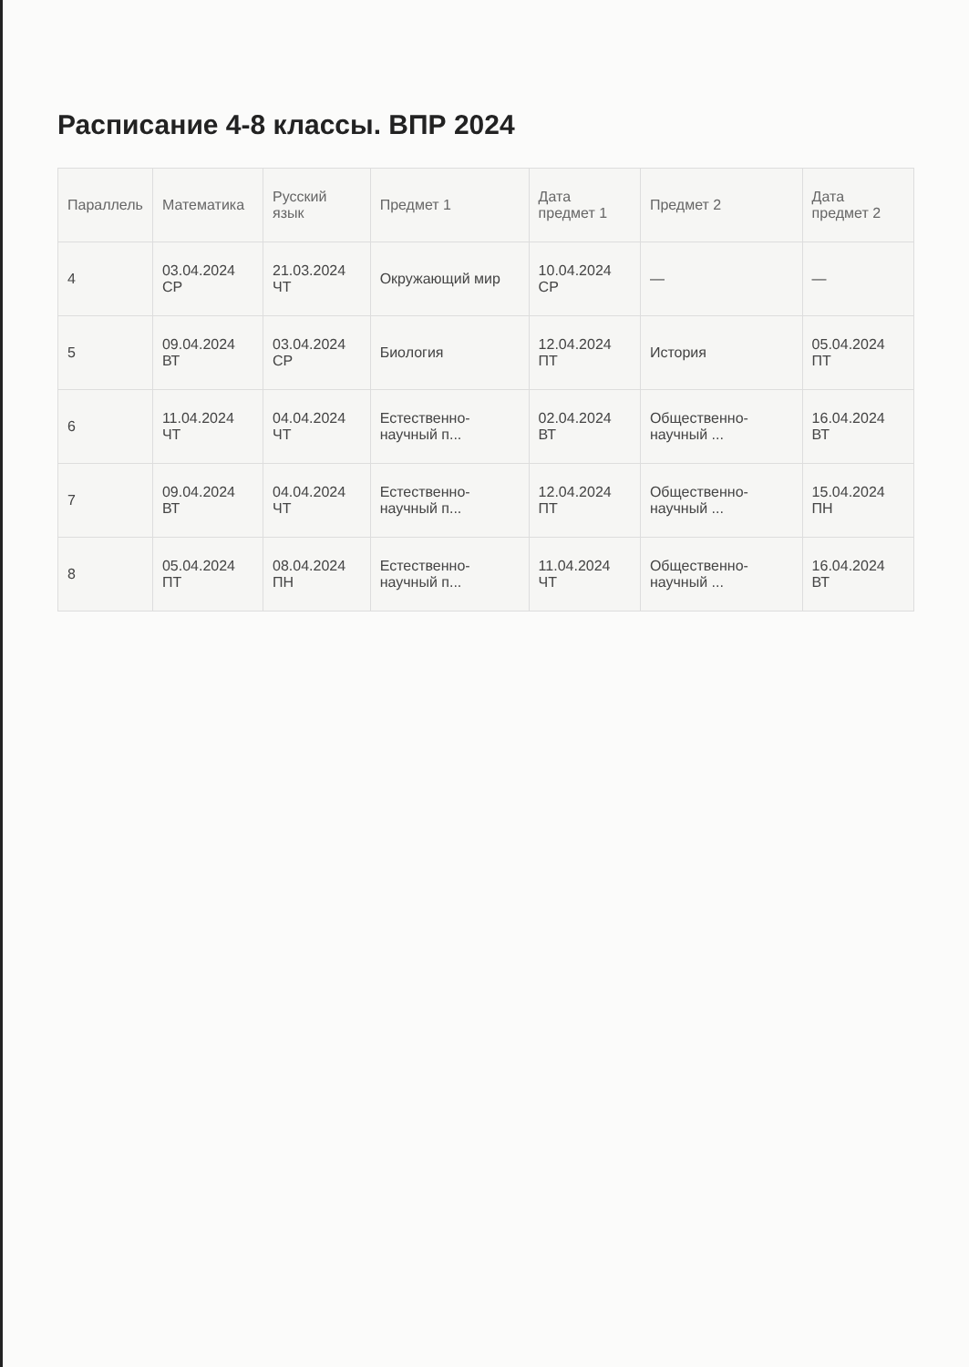Расписание 4-8 классы. ВПР 2024
| Параллель | Математика | Русский язык | Предмет 1 | Дата предмет 1 | Предмет 2 | Дата предмет 2 |
| --- | --- | --- | --- | --- | --- | --- |
| 4 | 03.04.2024 СР | 21.03.2024 ЧТ | Окружающий мир | 10.04.2024 СР | — | — |
| 5 | 09.04.2024 ВТ | 03.04.2024 СР | Биология | 12.04.2024 ПТ | История | 05.04.2024 ПТ |
| 6 | 11.04.2024 ЧТ | 04.04.2024 ЧТ | Естественно-научный п... | 02.04.2024 ВТ | Общественно-научный ... | 16.04.2024 ВТ |
| 7 | 09.04.2024 ВТ | 04.04.2024 ЧТ | Естественно-научный п... | 12.04.2024 ПТ | Общественно-научный ... | 15.04.2024 ПН |
| 8 | 05.04.2024 ПТ | 08.04.2024 ПН | Естественно-научный п... | 11.04.2024 ЧТ | Общественно-научный ... | 16.04.2024 ВТ |